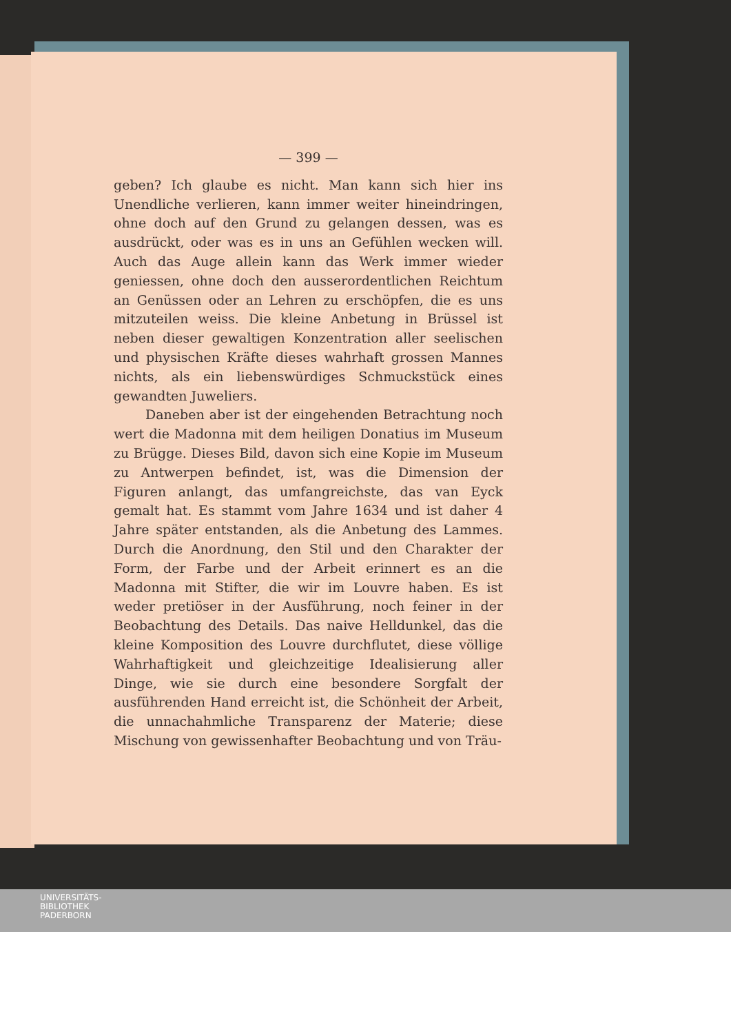— 399 —
geben? Ich glaube es nicht. Man kann sich hier ins Unendliche verlieren, kann immer weiter hineindringen, ohne doch auf den Grund zu gelangen dessen, was es ausdrückt, oder was es in uns an Gefühlen wecken will. Auch das Auge allein kann das Werk immer wieder geniessen, ohne doch den ausserordentlichen Reichtum an Genüssen oder an Lehren zu erschöpfen, die es uns mitzuteilen weiss. Die kleine Anbetung in Brüssel ist neben dieser gewaltigen Konzentration aller seelischen und physischen Kräfte dieses wahrhaft grossen Mannes nichts, als ein liebenswürdiges Schmuckstück eines gewandten Juweliers.
Daneben aber ist der eingehenden Betrachtung noch wert die Madonna mit dem heiligen Donatius im Museum zu Brügge. Dieses Bild, davon sich eine Kopie im Museum zu Antwerpen befindet, ist, was die Dimension der Figuren anlangt, das umfangreichste, das van Eyck gemalt hat. Es stammt vom Jahre 1634 und ist daher 4 Jahre später entstanden, als die Anbetung des Lammes. Durch die Anordnung, den Stil und den Charakter der Form, der Farbe und der Arbeit erinnert es an die Madonna mit Stifter, die wir im Louvre haben. Es ist weder pretiöser in der Ausführung, noch feiner in der Beobachtung des Details. Das naive Helldunkel, das die kleine Komposition des Louvre durchflutet, diese völlige Wahrhaftigkeit und gleichzeitige Idealisierung aller Dinge, wie sie durch eine besondere Sorgfalt der ausführenden Hand erreicht ist, die Schönheit der Arbeit, die unnachahmliche Transparenz der Materie; diese Mischung von gewissenhafter Beobachtung und von Träu-
UNIVERSITÄTS-
BIBLIOTHEK
PADERBORN